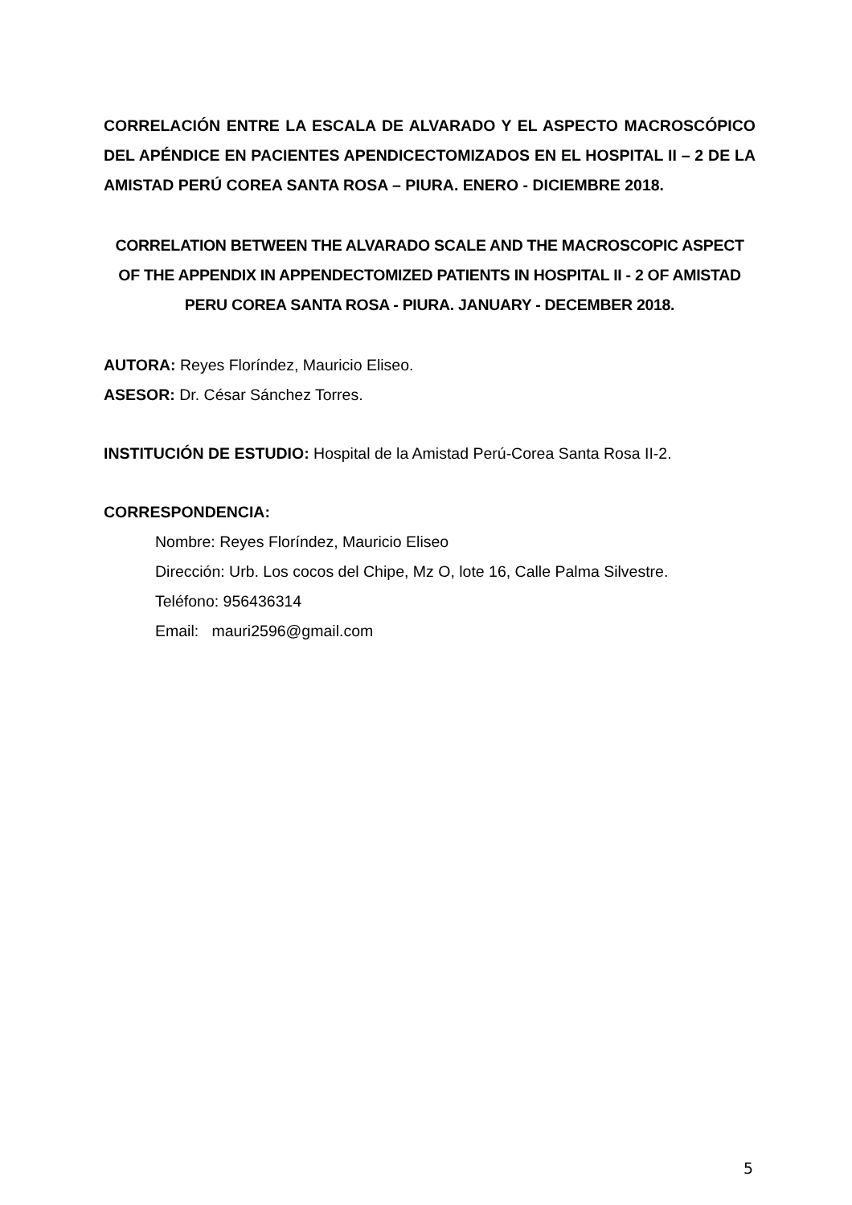CORRELACIÓN ENTRE LA ESCALA DE ALVARADO Y EL ASPECTO MACROSCÓPICO DEL APÉNDICE EN PACIENTES APENDICECTOMIZADOS EN EL HOSPITAL II – 2 DE LA AMISTAD PERÚ COREA SANTA ROSA – PIURA. ENERO - DICIEMBRE 2018.
CORRELATION BETWEEN THE ALVARADO SCALE AND THE MACROSCOPIC ASPECT OF THE APPENDIX IN APPENDECTOMIZED PATIENTS IN HOSPITAL II - 2 OF AMISTAD PERU COREA SANTA ROSA - PIURA. JANUARY - DECEMBER 2018.
AUTORA: Reyes Floríndez, Mauricio Eliseo.
ASESOR: Dr. César Sánchez Torres.
INSTITUCIÓN DE ESTUDIO: Hospital de la Amistad Perú-Corea Santa Rosa II-2.
CORRESPONDENCIA:
Nombre: Reyes Floríndez, Mauricio Eliseo
Dirección: Urb. Los cocos del Chipe, Mz O, lote 16, Calle Palma Silvestre.
Teléfono: 956436314
Email: mauri2596@gmail.com
5